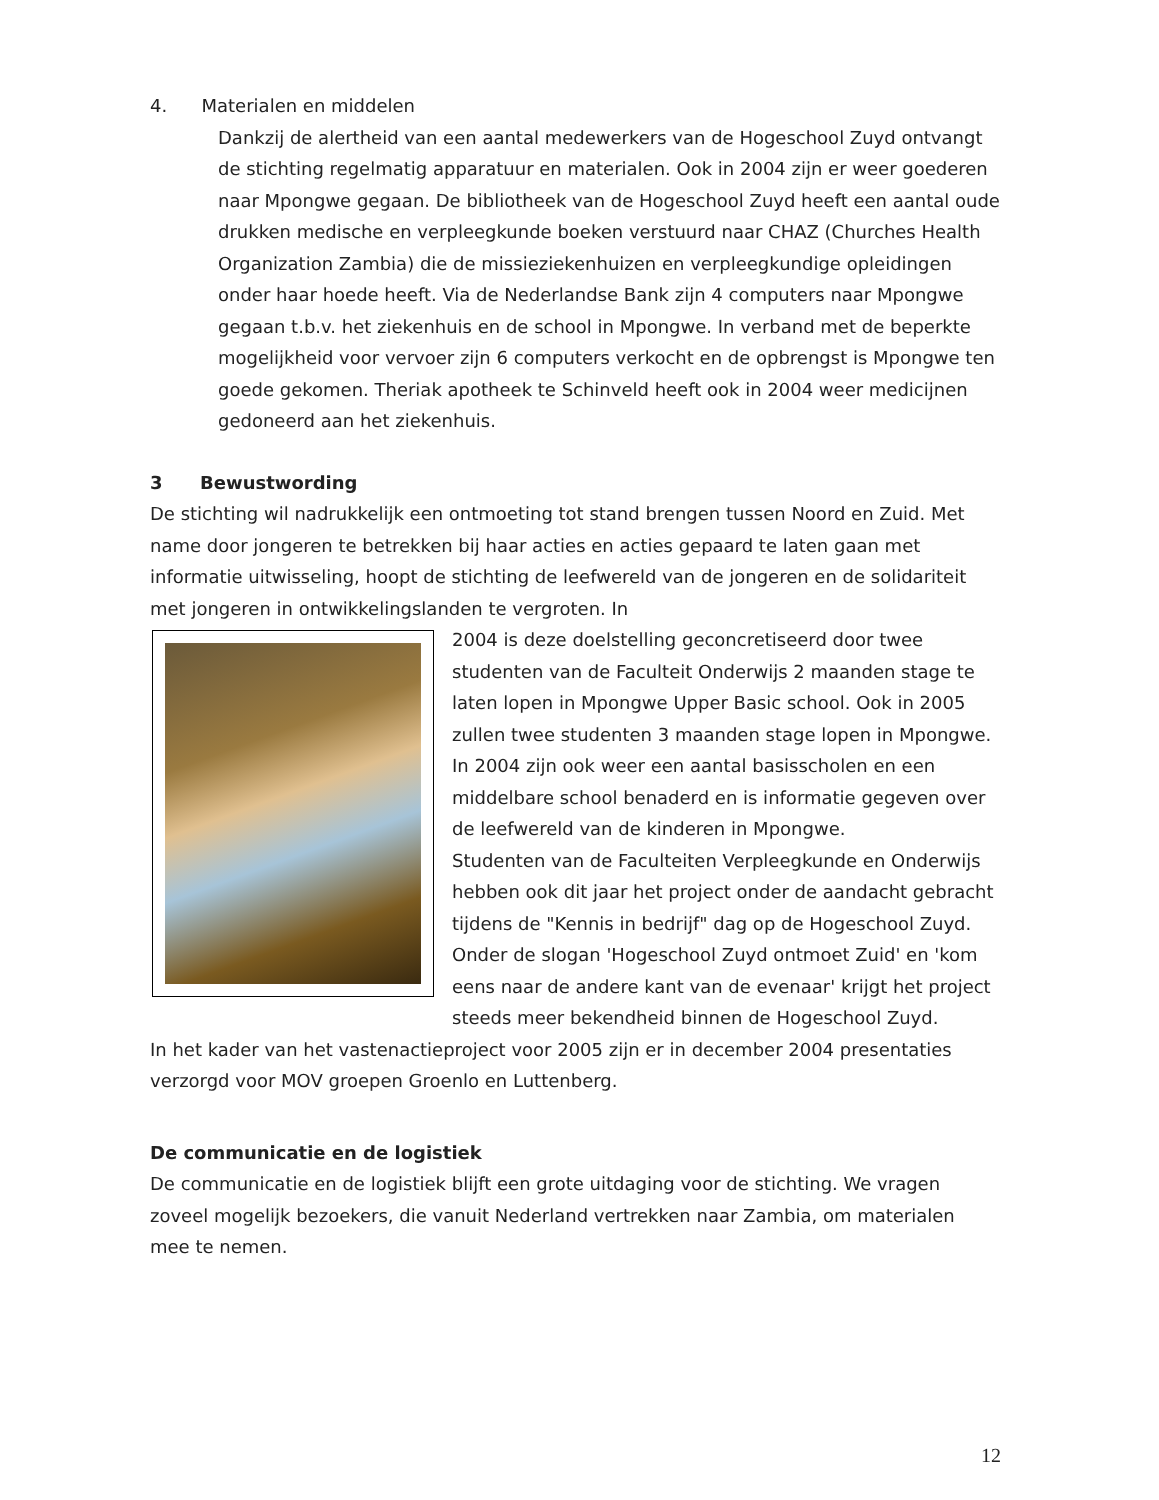4. Materialen en middelen
Dankzij de alertheid van een aantal medewerkers van de Hogeschool Zuyd ontvangt de stichting regelmatig apparatuur en materialen. Ook in 2004 zijn er weer goederen naar Mpongwe gegaan. De bibliotheek van de Hogeschool Zuyd heeft een aantal oude drukken medische en verpleegkunde boeken verstuurd naar CHAZ (Churches Health Organization Zambia) die de missieziekenhuizen en verpleegkundige opleidingen onder haar hoede heeft. Via de Nederlandse Bank zijn 4 computers naar Mpongwe gegaan t.b.v. het ziekenhuis en de school in Mpongwe. In verband met de beperkte mogelijkheid voor vervoer zijn 6 computers verkocht en de opbrengst is Mpongwe ten goede gekomen. Theriak apotheek te Schinveld heeft ook in 2004 weer medicijnen gedoneerd aan het ziekenhuis.
3 Bewustwording
De stichting wil nadrukkelijk een ontmoeting tot stand brengen tussen Noord en Zuid. Met name door jongeren te betrekken bij haar acties en acties gepaard te laten gaan met informatie uitwisseling, hoopt de stichting de leefwereld van de jongeren en de solidariteit met jongeren in ontwikkelingslanden te vergroten. In
2004 is deze doelstelling geconcretiseerd door twee studenten van de Faculteit Onderwijs 2 maanden stage te laten lopen in Mpongwe Upper Basic school. Ook in 2005 zullen twee studenten 3 maanden stage lopen in Mpongwe.
In 2004 zijn ook weer een aantal basisscholen en een middelbare school benaderd en is informatie gegeven over de leefwereld van de kinderen in Mpongwe.
Studenten van de Faculteiten Verpleegkunde en Onderwijs hebben ook dit jaar het project onder de aandacht gebracht tijdens de "Kennis in bedrijf" dag op de Hogeschool Zuyd. Onder de slogan 'Hogeschool Zuyd ontmoet Zuid' en 'kom eens naar de andere kant van de evenaar' krijgt het project steeds meer bekendheid binnen de Hogeschool Zuyd.
In het kader van het vastenactieproject voor 2005 zijn er in december 2004 presentaties verzorgd voor MOV groepen Groenlo en Luttenberg.
De communicatie en de logistiek
De communicatie en de logistiek blijft een grote uitdaging voor de stichting. We vragen zoveel mogelijk bezoekers, die vanuit Nederland vertrekken naar Zambia, om materialen mee te nemen.
12